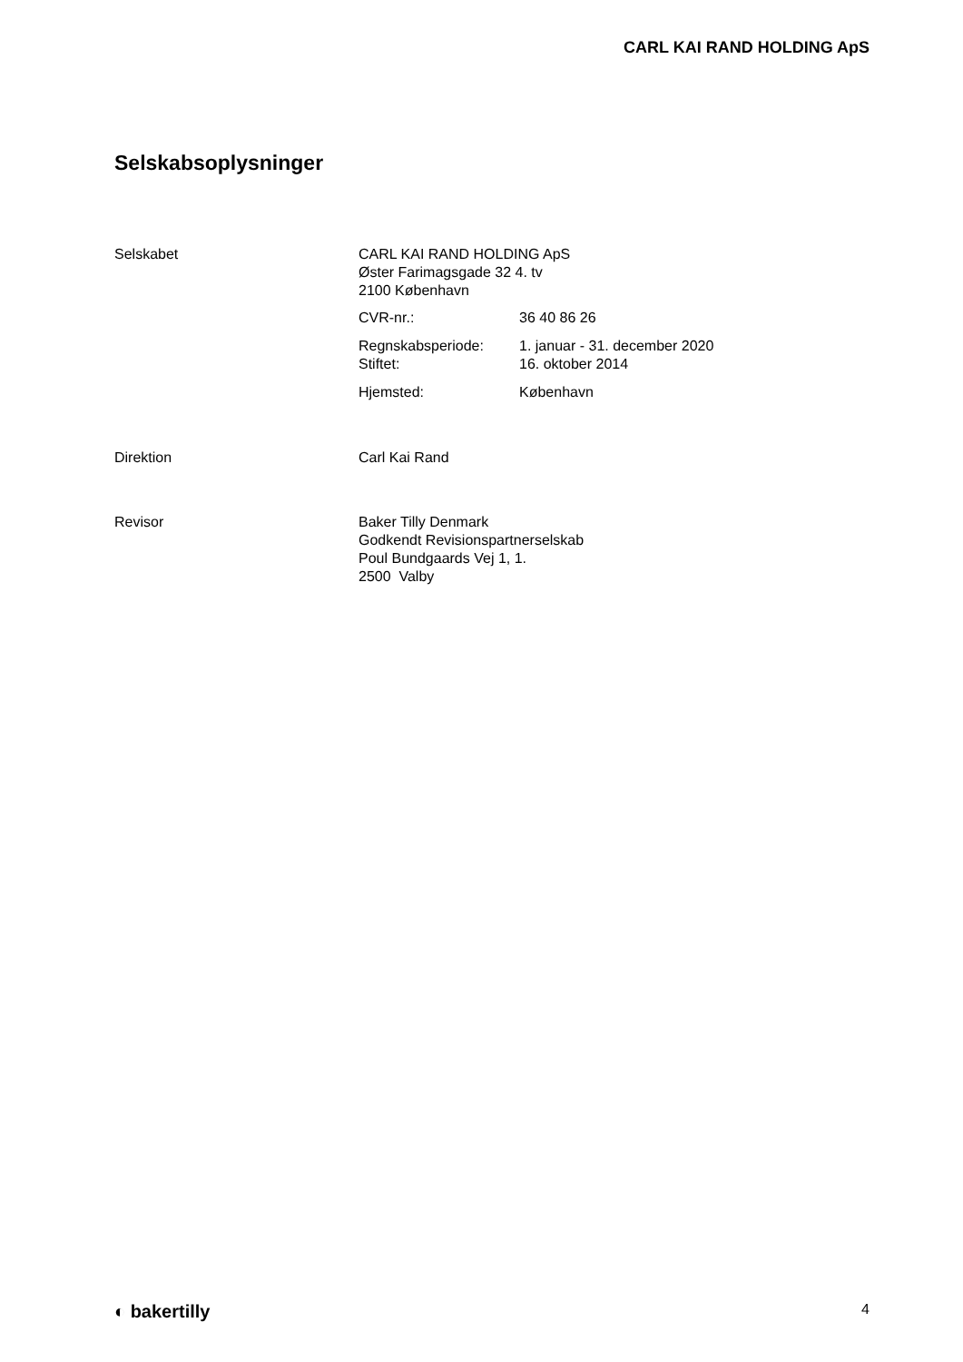CARL KAI RAND HOLDING ApS
Selskabsoplysninger
Selskabet CARL KAI RAND HOLDING ApS
Øster Farimagsgade 32 4. tv
2100 København
CVR-nr.: 36 40 86 26
Regnskabsperiode: 1. januar - 31. december 2020
Stiftet: 16. oktober 2014
Hjemsted: København
Direktion Carl Kai Rand
Revisor Baker Tilly Denmark
Godkendt Revisionspartnerselskab
Poul Bundgaards Vej 1, 1.
2500 Valby
◐ bakertilly 4